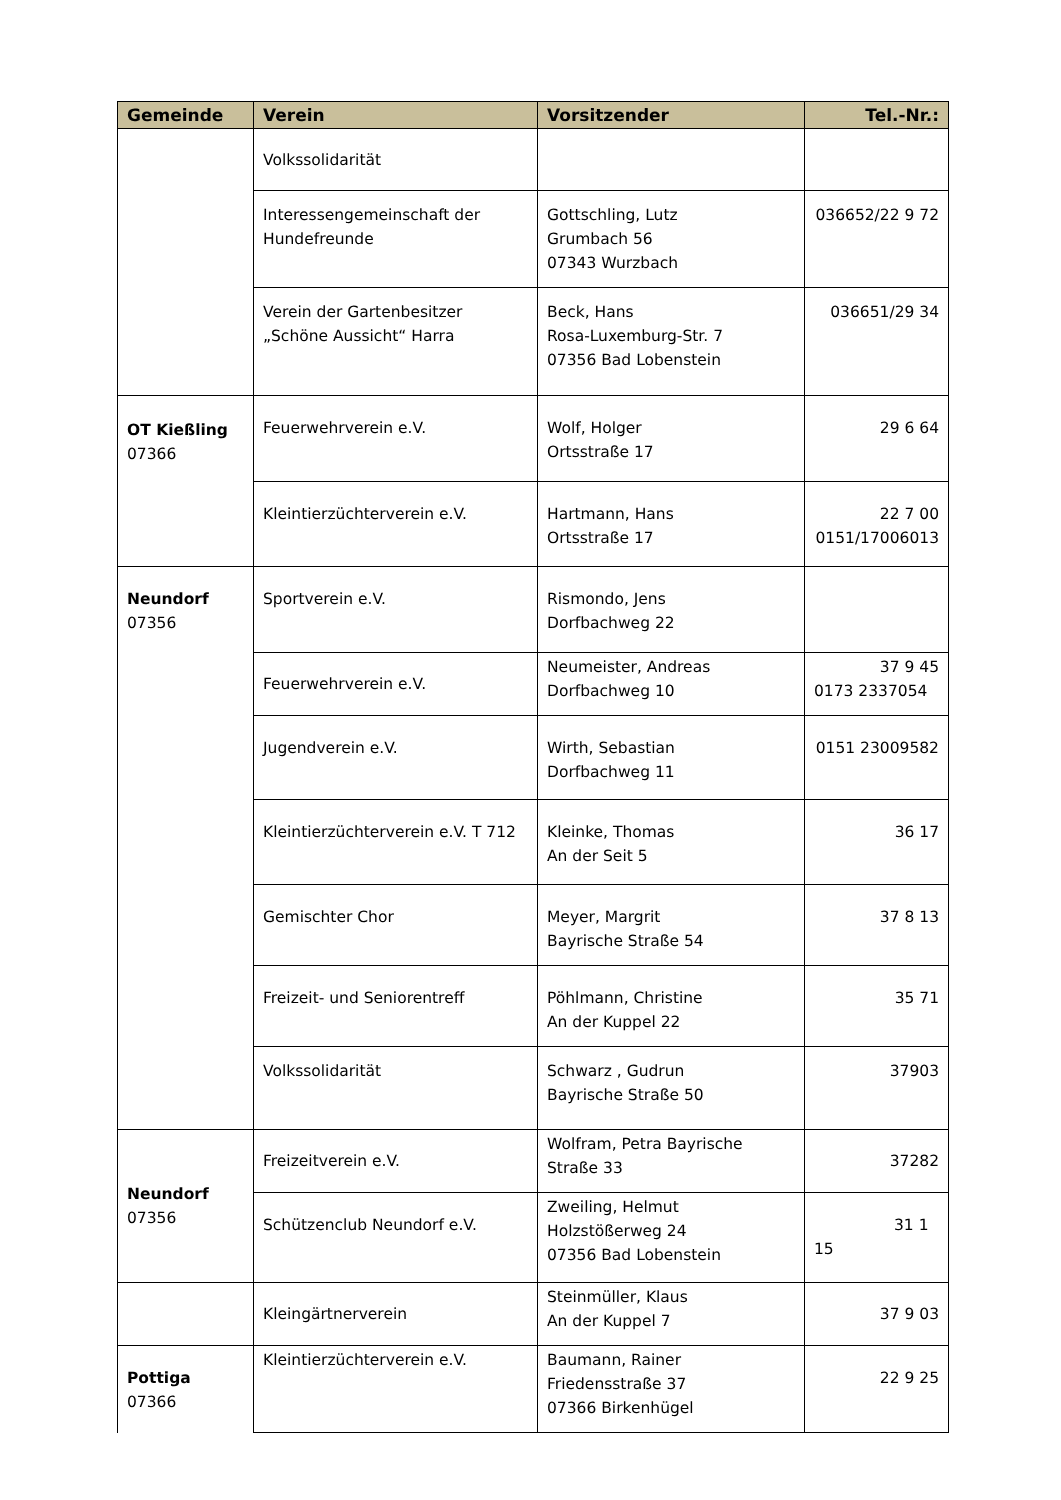| Gemeinde | Verein | Vorsitzender | Tel.-Nr.: |
| --- | --- | --- | --- |
| | Volkssolidarität | | |
| | Interessengemeinschaft der Hundefreunde | Gottschling, Lutz Grumbach 56 07343 Wurzbach | 036652/22 9 72 |
| | Verein der Gartenbesitzer „Schöne Aussicht“ Harra | Beck, Hans Rosa-Luxemburg-Str. 7 07356 Bad Lobenstein | 036651/29 34 |
| OT Kießling 07366 | Feuerwehrverein e.V. | Wolf, Holger Ortsstraße 17 | 29 6 64 |
| | Kleintierzüchterverein e.V. | Hartmann, Hans Ortsstraße 17 | 22 7 00 0151/17006013 |
| Neundorf 07356 | Sportverein e.V. | Rismondo, Jens Dorfbachweg 22 | |
| | Feuerwehrverein e.V. | Neumeister, Andreas Dorfbachweg 10 | 37 9 45 0173 2337054 |
| | Jugendverein e.V. | Wirth, Sebastian Dorfbachweg 11 | 0151 23009582 |
| | Kleintierzüchterverein e.V. T 712 | Kleinke, Thomas An der Seit 5 | 36 17 |
| | Gemischter Chor | Meyer, Margrit Bayrische Straße 54 | 37 8 13 |
| | Freizeit- und Seniorentreff | Pöhlmann, Christine An der Kuppel 22 | 35 71 |
| | Volkssolidarität | Schwarz , Gudrun Bayrische Straße 50 | 37903 |
| Neundorf 07356 | Freizeitverein e.V. | Wolfram, Petra Bayrische Straße 33 | 37282 |
| | Schützenclub Neundorf e.V. | Zweiling, Helmut Holzstößerweg 24 07356 Bad Lobenstein | 31 1 15 |
| | Kleingärtnerverein | Steinmüller, Klaus An der Kuppel 7 | 37 9 03 |
| Pottiga 07366 | Kleintierzüchterverein e.V. | Baumann, Rainer Friedensstraße 37 07366 Birkenhügel | 22 9 25 |